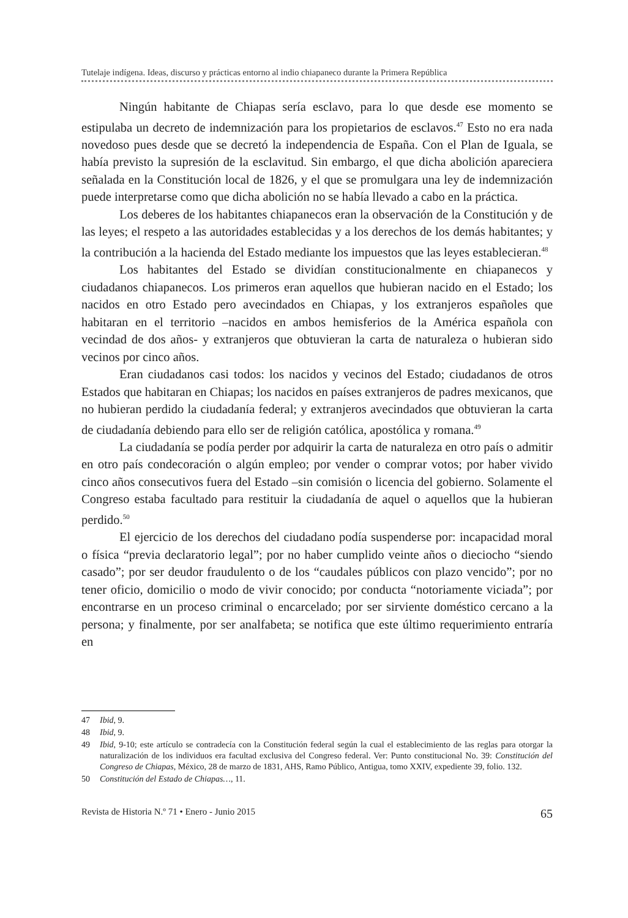Tutelaje indígena. Ideas, discurso y prácticas entorno al indio chiapaneco durante la Primera República
Ningún habitante de Chiapas sería esclavo, para lo que desde ese momento se estipulaba un decreto de indemnización para los propietarios de esclavos.<sup>47</sup> Esto no era nada novedoso pues desde que se decretó la independencia de España. Con el Plan de Iguala, se había previsto la supresión de la esclavitud. Sin embargo, el que dicha abolición apareciera señalada en la Constitución local de 1826, y el que se promulgara una ley de indemnización puede interpretarse como que dicha abolición no se había llevado a cabo en la práctica.
Los deberes de los habitantes chiapanecos eran la observación de la Constitución y de las leyes; el respeto a las autoridades establecidas y a los derechos de los demás habitantes; y la contribución a la hacienda del Estado mediante los impuestos que las leyes establecieran.<sup>48</sup>
Los habitantes del Estado se dividían constitucionalmente en chiapanecos y ciudadanos chiapanecos. Los primeros eran aquellos que hubieran nacido en el Estado; los nacidos en otro Estado pero avecindados en Chiapas, y los extranjeros españoles que habitaran en el territorio –nacidos en ambos hemisferios de la América española con vecindad de dos años- y extranjeros que obtuvieran la carta de naturaleza o hubieran sido vecinos por cinco años.
Eran ciudadanos casi todos: los nacidos y vecinos del Estado; ciudadanos de otros Estados que habitaran en Chiapas; los nacidos en países extranjeros de padres mexicanos, que no hubieran perdido la ciudadanía federal; y extranjeros avecindados que obtuvieran la carta de ciudadanía debiendo para ello ser de religión católica, apostólica y romana.<sup>49</sup>
La ciudadanía se podía perder por adquirir la carta de naturaleza en otro país o admitir en otro país condecoración o algún empleo; por vender o comprar votos; por haber vivido cinco años consecutivos fuera del Estado –sin comisión o licencia del gobierno. Solamente el Congreso estaba facultado para restituir la ciudadanía de aquel o aquellos que la hubieran perdido.<sup>50</sup>
El ejercicio de los derechos del ciudadano podía suspenderse por: incapacidad moral o física “previa declaratorio legal”; por no haber cumplido veinte años o dieciocho “siendo casado”; por ser deudor fraudulento o de los “caudales públicos con plazo vencido”; por no tener oficio, domicilio o modo de vivir conocido; por conducta “notoriamente viciada”; por encontrarse en un proceso criminal o encarcelado; por ser sirviente doméstico cercano a la persona; y finalmente, por ser analfabeta; se notifica que este último requerimiento entraría en
47 Ibid, 9.
48 Ibid, 9.
49 Ibid, 9-10; este artículo se contradecía con la Constitución federal según la cual el establecimiento de las reglas para otorgar la naturalización de los individuos era facultad exclusiva del Congreso federal. Ver: Punto constitucional No. 39: Constitución del Congreso de Chiapas, México, 28 de marzo de 1831, AHS, Ramo Público, Antigua, tomo XXIV, expediente 39, folio. 132.
50 Constitución del Estado de Chiapas…, 11.
Revista de Historia N.º 71 • Enero - Junio 2015 65